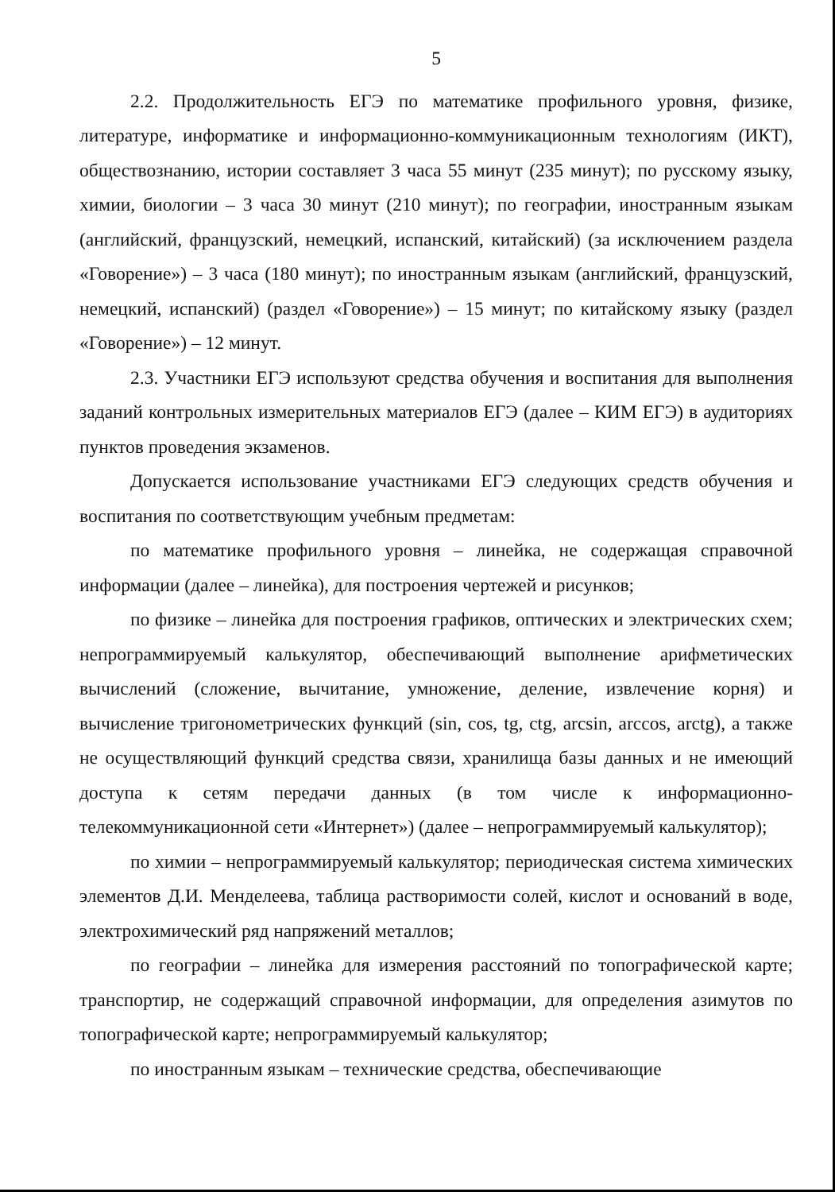5
2.2. Продолжительность ЕГЭ по математике профильного уровня, физике, литературе, информатике и информационно-коммуникационным технологиям (ИКТ), обществознанию, истории составляет 3 часа 55 минут (235 минут); по русскому языку, химии, биологии – 3 часа 30 минут (210 минут); по географии, иностранным языкам (английский, французский, немецкий, испанский, китайский) (за исключением раздела «Говорение») – 3 часа (180 минут); по иностранным языкам (английский, французский, немецкий, испанский) (раздел «Говорение») – 15 минут; по китайскому языку (раздел «Говорение») – 12 минут.
2.3. Участники ЕГЭ используют средства обучения и воспитания для выполнения заданий контрольных измерительных материалов ЕГЭ (далее – КИМ ЕГЭ) в аудиториях пунктов проведения экзаменов.
Допускается использование участниками ЕГЭ следующих средств обучения и воспитания по соответствующим учебным предметам:
по математике профильного уровня – линейка, не содержащая справочной информации (далее – линейка), для построения чертежей и рисунков;
по физике – линейка для построения графиков, оптических и электрических схем; непрограммируемый калькулятор, обеспечивающий выполнение арифметических вычислений (сложение, вычитание, умножение, деление, извлечение корня) и вычисление тригонометрических функций (sin, cos, tg, ctg, arcsin, arccos, arctg), а также не осуществляющий функций средства связи, хранилища базы данных и не имеющий доступа к сетям передачи данных (в том числе к информационно-телекоммуникационной сети «Интернет») (далее – непрограммируемый калькулятор);
по химии – непрограммируемый калькулятор; периодическая система химических элементов Д.И. Менделеева, таблица растворимости солей, кислот и оснований в воде, электрохимический ряд напряжений металлов;
по географии – линейка для измерения расстояний по топографической карте; транспортир, не содержащий справочной информации, для определения азимутов по топографической карте; непрограммируемый калькулятор;
по иностранным языкам – технические средства, обеспечивающие